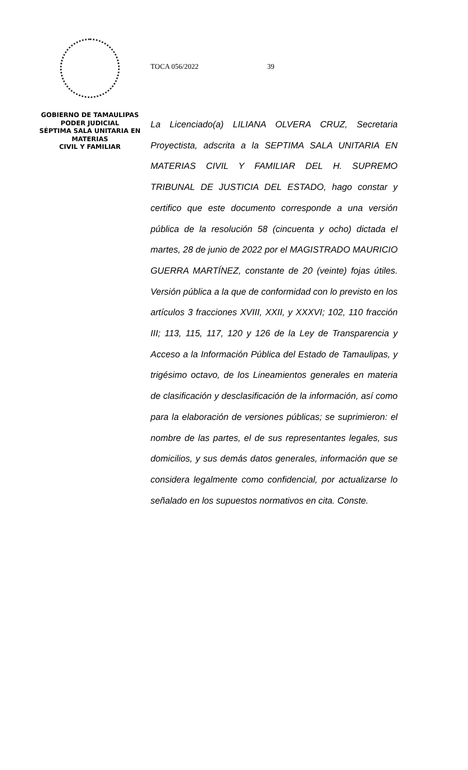GOBIERNO DE TAMAULIPAS
PODER JUDICIAL
SÉPTIMA SALA UNITARIA EN MATERIAS
CIVIL Y FAMILIAR
TOCA 056/2022 39
La Licenciado(a) LILIANA OLVERA CRUZ, Secretaria Proyectista, adscrita a la SEPTIMA SALA UNITARIA EN MATERIAS CIVIL Y FAMILIAR DEL H. SUPREMO TRIBUNAL DE JUSTICIA DEL ESTADO, hago constar y certifico que este documento corresponde a una versión pública de la resolución 58 (cincuenta y ocho) dictada el martes, 28 de junio de 2022 por el MAGISTRADO MAURICIO GUERRA MARTÍNEZ, constante de 20 (veinte) fojas útiles. Versión pública a la que de conformidad con lo previsto en los artículos 3 fracciones XVIII, XXII, y XXXVI; 102, 110 fracción III; 113, 115, 117, 120 y 126 de la Ley de Transparencia y Acceso a la Información Pública del Estado de Tamaulipas, y trigésimo octavo, de los Lineamientos generales en materia de clasificación y desclasificación de la información, así como para la elaboración de versiones públicas; se suprimieron: el nombre de las partes, el de sus representantes legales, sus domicilios, y sus demás datos generales, información que se considera legalmente como confidencial, por actualizarse lo señalado en los supuestos normativos en cita. Conste.